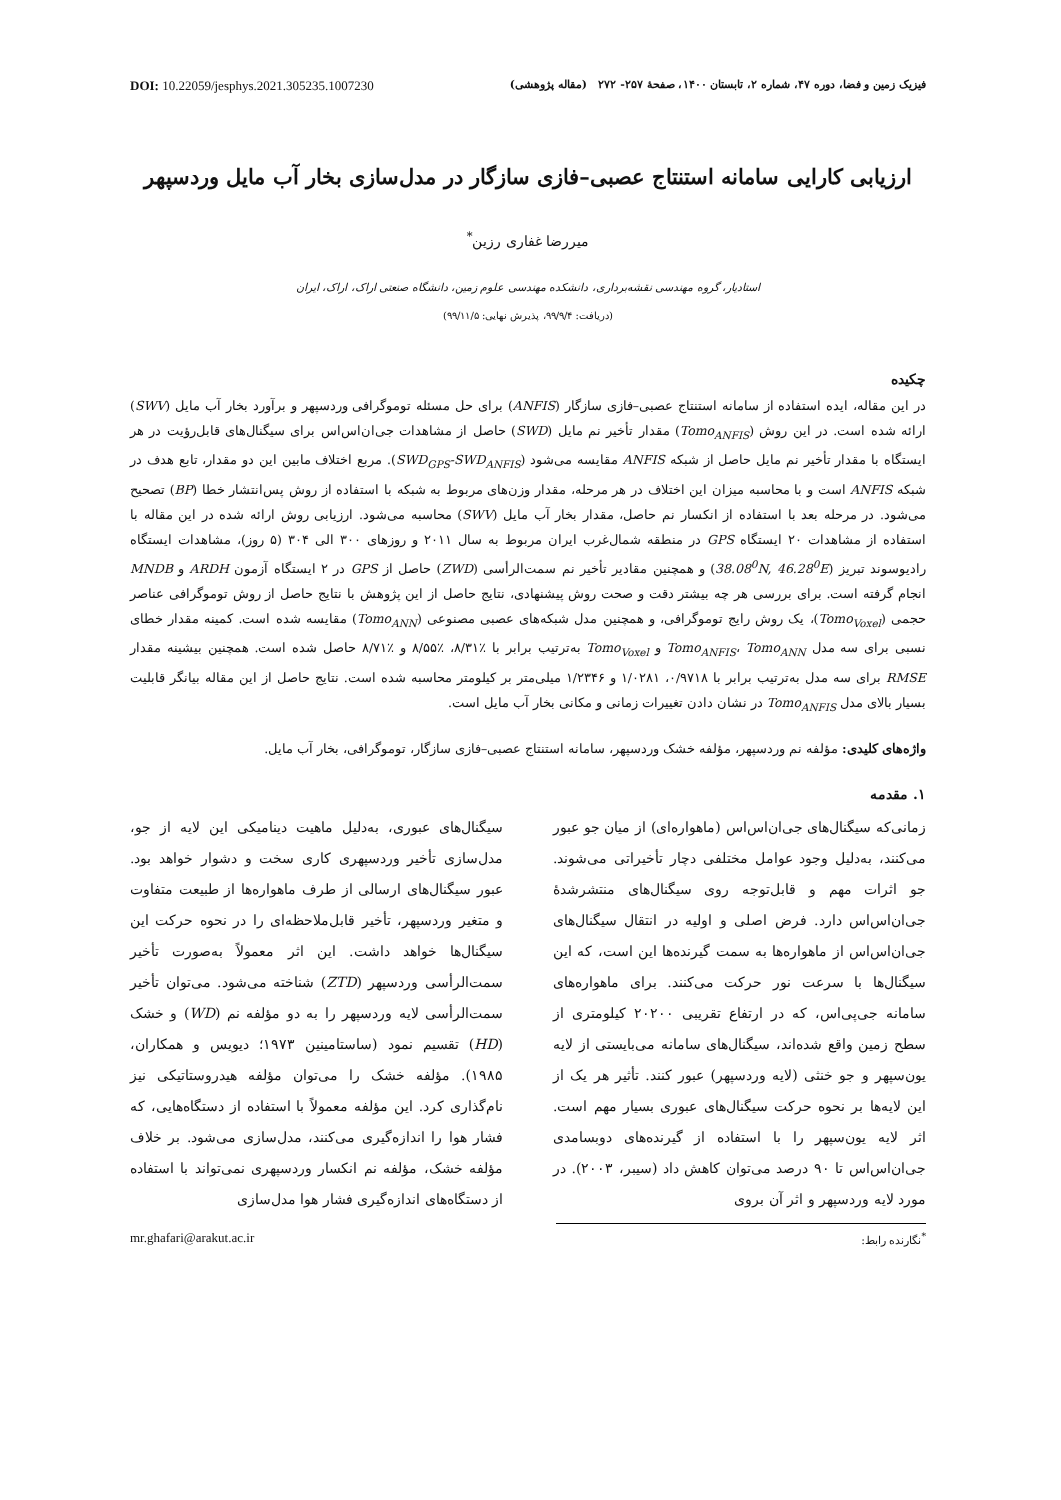فیزیک زمین و فضا، دوره ۴۷، شماره ۲، تابستان ۱۴۰۰، صفحهٔ ۲۵۷- ۲۷۲ (مقاله پژوهشی) DOI: 10.22059/jesphys.2021.305235.1007230
ارزیابی کارایی سامانه استنتاج عصبی–فازی سازگار در مدل‌سازی بخار آب مایل وردسپهر
میررضا غفاری رزین<sup>*</sup>
استادیار، گروه مهندسی نقشه‌برداری، دانشکده مهندسی علوم زمین، دانشگاه صنعتی اراک، اراک، ایران
(دریافت: ۹۹/۹/۴، پذیرش نهایی: ۹۹/۱۱/۵)
چکیده
در این مقاله، ایده استفاده از سامانه استنتاج عصبی–فازی سازگار (ANFIS) برای حل مسئله توموگرافی وردسپهر و برآورد بخار آب مایل (SWV) ارائه شده است. در این روش (Tomo<sub>ANFIS</sub>) مقدار تأخیر نم مایل (SWD) حاصل از مشاهدات جی‌ان‌اس‌اس برای سیگنال‌های قابل‌رؤیت در هر ایستگاه با مقدار تأخیر نم مایل حاصل از شبکه ANFIS مقایسه می‌شود (SWD<sub>GPS</sub>-SWD<sub>ANFIS</sub>). مربع اختلاف مابین این دو مقدار، تابع هدف در شبکه ANFIS است و با محاسبه میزان این اختلاف در هر مرحله، مقدار وزن‌های مربوط به شبکه با استفاده از روش پس‌انتشار خطا (BP) تصحیح می‌شود. در مرحله بعد با استفاده از انکسار نم حاصل، مقدار بخار آب مایل (SWV) محاسبه می‌شود. ارزیابی روش ارائه شده در این مقاله با استفاده از مشاهدات ۲۰ ایستگاه GPS در منطقه شمال‌غرب ایران مربوط به سال ۲۰۱۱ و روزهای ۳۰۰ الی ۳۰۴ (۵ روز)، مشاهدات ایستگاه رادیوسوند تبریز (38.08<sup>0</sup>N, 46.28<sup>0</sup>E) و همچنین مقادیر تأخیر نم سمت‌الرأسی (ZWD) حاصل از GPS در ۲ ایستگاه آزمون ARDH و MNDB انجام گرفته است. برای بررسی هر چه بیشتر دقت و صحت روش پیشنهادی، نتایج حاصل از این پژوهش با نتایج حاصل از روش توموگرافی عناصر حجمی (Tomo<sub>Voxel</sub>)، یک روش رایج توموگرافی، و همچنین مدل شبکه‌های عصبی مصنوعی (Tomo<sub>ANN</sub>) مقایسه شده است. کمینه مقدار خطای نسبی برای سه مدل Tomo<sub>ANFIS</sub>، Tomo<sub>ANN</sub> و Tomo<sub>Voxel</sub> به‌ترتیب برابر با ٪۸/۳۱، ٪۸/۵۵ و ٪۸/۷۱ حاصل شده است. همچنین بیشینه مقدار RMSE برای سه مدل به‌ترتیب برابر با ۰/۹۷۱۸، ۱/۰۲۸۱ و ۱/۲۳۴۶ میلی‌متر بر کیلومتر محاسبه شده است. نتایج حاصل از این مقاله بیانگر قابلیت بسیار بالای مدل Tomo<sub>ANFIS</sub> در نشان دادن تغییرات زمانی و مکانی بخار آب مایل است.
واژه‌های کلیدی: مؤلفه نم وردسپهر، مؤلفه خشک وردسپهر، سامانه استنتاج عصبی–فازی سازگار، توموگرافی، بخار آب مایل.
۱. مقدمه
زمانی‌که سیگنال‌های جی‌ان‌اس‌اس (ماهواره‌ای) از میان جو عبور می‌کنند، به‌دلیل وجود عوامل مختلفی دچار تأخیراتی می‌شوند. جو اثرات مهم و قابل‌توجه روی سیگنال‌های منتشرشدهٔ جی‌ان‌اس‌اس دارد. فرض اصلی و اولیه در انتقال سیگنال‌های جی‌ان‌اس‌اس از ماهواره‌ها به سمت گیرنده‌ها این است، که این سیگنال‌ها با سرعت نور حرکت می‌کنند. برای ماهواره‌های سامانه جی‌پی‌اس، که در ارتفاع تقریبی ۲۰۲۰۰ کیلومتری از سطح زمین واقع شده‌اند، سیگنال‌های سامانه می‌بایستی از لایه یون‌سپهر و جو خنثی (لایه وردسپهر) عبور کنند. تأثیر هر یک از این لایه‌ها بر نحوه حرکت سیگنال‌های عبوری بسیار مهم است. اثر لایه یون‌سپهر را با استفاده از گیرنده‌های دوبسامدی جی‌ان‌اس‌اس تا ۹۰ درصد می‌توان کاهش داد (سیبر، ۲۰۰۳). در مورد لایه وردسپهر و اثر آن بروی
سیگنال‌های عبوری، به‌دلیل ماهیت دینامیکی این لایه از جو، مدل‌سازی تأخیر وردسپهری کاری سخت و دشوار خواهد بود. عبور سیگنال‌های ارسالی از طرف ماهواره‌ها از طبیعت متفاوت و متغیر وردسپهر، تأخیر قابل‌ملاحظه‌ای را در نحوه حرکت این سیگنال‌ها خواهد داشت. این اثر معمولاً به‌صورت تأخیر سمت‌الرأسی وردسپهر (ZTD) شناخته می‌شود. می‌توان تأخیر سمت‌الرأسی لایه وردسپهر را به دو مؤلفه نم (WD) و خشک (HD) تقسیم نمود (ساستامینین ۱۹۷۳؛ دیویس و همکاران، ۱۹۸۵). مؤلفه خشک را می‌توان مؤلفه هیدروستاتیکی نیز نام‌گذاری کرد. این مؤلفه معمولاً با استفاده از دستگاه‌هایی، که فشار هوا را اندازه‌گیری می‌کنند، مدل‌سازی می‌شود. بر خلاف مؤلفه خشک، مؤلفه نم انکسار وردسپهری نمی‌تواند با استفاده از دستگاه‌های اندازه‌گیری فشار هوا مدل‌سازی
<sup>*</sup> نگارنده رابط: mr.ghafari@arakut.ac.ir